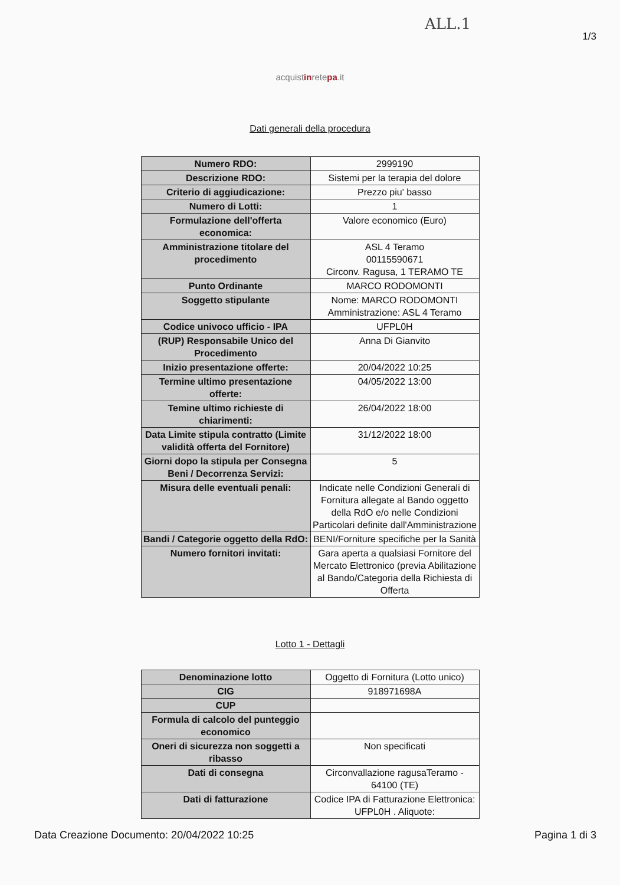ALL.1
1/3
acquistinretepa.it
Dati generali della procedura
| Numero RDO: | 2999190 |
| Descrizione RDO: | Sistemi per la terapia del dolore |
| Criterio di aggiudicazione: | Prezzo piu' basso |
| Numero di Lotti: | 1 |
| Formulazione dell'offerta economica: | Valore economico (Euro) |
| Amministrazione titolare del procedimento | ASL 4 Teramo 00115590671 Circonv. Ragusa, 1 TERAMO TE |
| Punto Ordinante | MARCO RODOMONTI |
| Soggetto stipulante | Nome: MARCO RODOMONTI Amministrazione: ASL 4 Teramo |
| Codice univoco ufficio - IPA | UFPL0H |
| (RUP) Responsabile Unico del Procedimento | Anna Di Gianvito |
| Inizio presentazione offerte: | 20/04/2022 10:25 |
| Termine ultimo presentazione offerte: | 04/05/2022 13:00 |
| Temine ultimo richieste di chiarimenti: | 26/04/2022 18:00 |
| Data Limite stipula contratto (Limite validità offerta del Fornitore) | 31/12/2022 18:00 |
| Giorni dopo la stipula per Consegna Beni / Decorrenza Servizi: | 5 |
| Misura delle eventuali penali: | Indicate nelle Condizioni Generali di Fornitura allegate al Bando oggetto della RdO e/o nelle Condizioni Particolari definite dall'Amministrazione |
| Bandi / Categorie oggetto della RdO: | BENI/Forniture specifiche per la Sanità |
| Numero fornitori invitati: | Gara aperta a qualsiasi Fornitore del Mercato Elettronico (previa Abilitazione al Bando/Categoria della Richiesta di Offerta |
Lotto 1 - Dettagli
| Denominazione lotto | Oggetto di Fornitura (Lotto unico) |
| CIG | 918971698A |
| CUP | |
| Formula di calcolo del punteggio economico | |
| Oneri di sicurezza non soggetti a ribasso | Non specificati |
| Dati di consegna | Circonvallazione ragusaTeramo - 64100 (TE) |
| Dati di fatturazione | Codice IPA di Fatturazione Elettronica: UFPL0H . Aliquote: |
Data Creazione Documento: 20/04/2022 10:25 Pagina 1 di 3